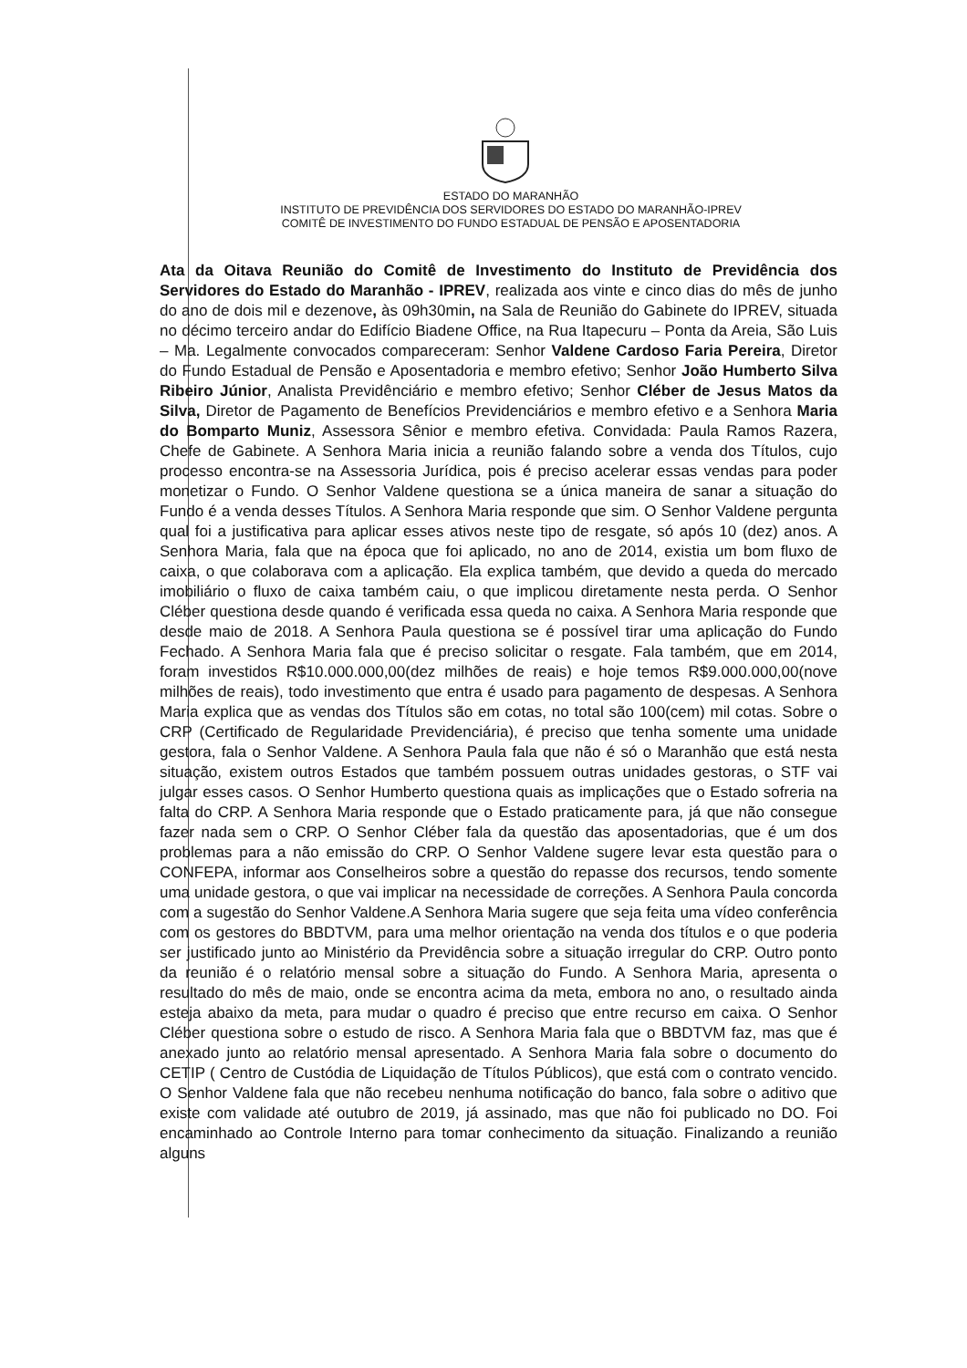ESTADO DO MARANHÃO
INSTITUTO DE PREVIDÊNCIA DOS SERVIDORES DO ESTADO DO MARANHÃO-IPREV
COMITÊ DE INVESTIMENTO DO FUNDO ESTADUAL DE PENSÃO E APOSENTADORIA
Ata da Oitava Reunião do Comitê de Investimento do Instituto de Previdência dos Servidores do Estado do Maranhão - IPREV, realizada aos vinte e cinco dias do mês de junho do ano de dois mil e dezenove, às 09h30min, na Sala de Reunião do Gabinete do IPREV, situada no décimo terceiro andar do Edifício Biadene Office, na Rua Itapecuru – Ponta da Areia, São Luis – Ma. Legalmente convocados compareceram: Senhor Valdene Cardoso Faria Pereira, Diretor do Fundo Estadual de Pensão e Aposentadoria e membro efetivo; Senhor João Humberto Silva Ribeiro Júnior, Analista Previdênciário e membro efetivo; Senhor Cléber de Jesus Matos da Silva, Diretor de Pagamento de Benefícios Previdenciários e membro efetivo e a Senhora Maria do Bomparto Muniz, Assessora Sênior e membro efetiva. Convidada: Paula Ramos Razera, Chefe de Gabinete. A Senhora Maria inicia a reunião falando sobre a venda dos Títulos, cujo processo encontra-se na Assessoria Jurídica, pois é preciso acelerar essas vendas para poder monetizar o Fundo. O Senhor Valdene questiona se a única maneira de sanar a situação do Fundo é a venda desses Títulos. A Senhora Maria responde que sim. O Senhor Valdene pergunta qual foi a justificativa para aplicar esses ativos neste tipo de resgate, só após 10 (dez) anos. A Senhora Maria, fala que na época que foi aplicado, no ano de 2014, existia um bom fluxo de caixa, o que colaborava com a aplicação. Ela explica também, que devido a queda do mercado imobiliário o fluxo de caixa também caiu, o que implicou diretamente nesta perda. O Senhor Cléber questiona desde quando é verificada essa queda no caixa. A Senhora Maria responde que desde maio de 2018. A Senhora Paula questiona se é possível tirar uma aplicação do Fundo Fechado. A Senhora Maria fala que é preciso solicitar o resgate. Fala também, que em 2014, foram investidos R$10.000.000,00(dez milhões de reais) e hoje temos R$9.000.000,00(nove milhões de reais), todo investimento que entra é usado para pagamento de despesas. A Senhora Maria explica que as vendas dos Títulos são em cotas, no total são 100(cem) mil cotas. Sobre o CRP (Certificado de Regularidade Previdenciária), é preciso que tenha somente uma unidade gestora, fala o Senhor Valdene. A Senhora Paula fala que não é só o Maranhão que está nesta situação, existem outros Estados que também possuem outras unidades gestoras, o STF vai julgar esses casos. O Senhor Humberto questiona quais as implicações que o Estado sofreria na falta do CRP. A Senhora Maria responde que o Estado praticamente para, já que não consegue fazer nada sem o CRP. O Senhor Cléber fala da questão das aposentadorias, que é um dos problemas para a não emissão do CRP. O Senhor Valdene sugere levar esta questão para o CONFEPA, informar aos Conselheiros sobre a questão do repasse dos recursos, tendo somente uma unidade gestora, o que vai implicar na necessidade de correções. A Senhora Paula concorda com a sugestão do Senhor Valdene.A Senhora Maria sugere que seja feita uma vídeo conferência com os gestores do BBDTVM, para uma melhor orientação na venda dos títulos e o que poderia ser justificado junto ao Ministério da Previdência sobre a situação irregular do CRP. Outro ponto da reunião é o relatório mensal sobre a situação do Fundo. A Senhora Maria, apresenta o resultado do mês de maio, onde se encontra acima da meta, embora no ano, o resultado ainda esteja abaixo da meta, para mudar o quadro é preciso que entre recurso em caixa. O Senhor Cléber questiona sobre o estudo de risco. A Senhora Maria fala que o BBDTVM faz, mas que é anexado junto ao relatório mensal apresentado. A Senhora Maria fala sobre o documento do CETIP ( Centro de Custódia de Liquidação de Títulos Públicos), que está com o contrato vencido. O Senhor Valdene fala que não recebeu nenhuma notificação do banco, fala sobre o aditivo que existe com validade até outubro de 2019, já assinado, mas que não foi publicado no DO. Foi encaminhado ao Controle Interno para tomar conhecimento da situação. Finalizando a reunião alguns